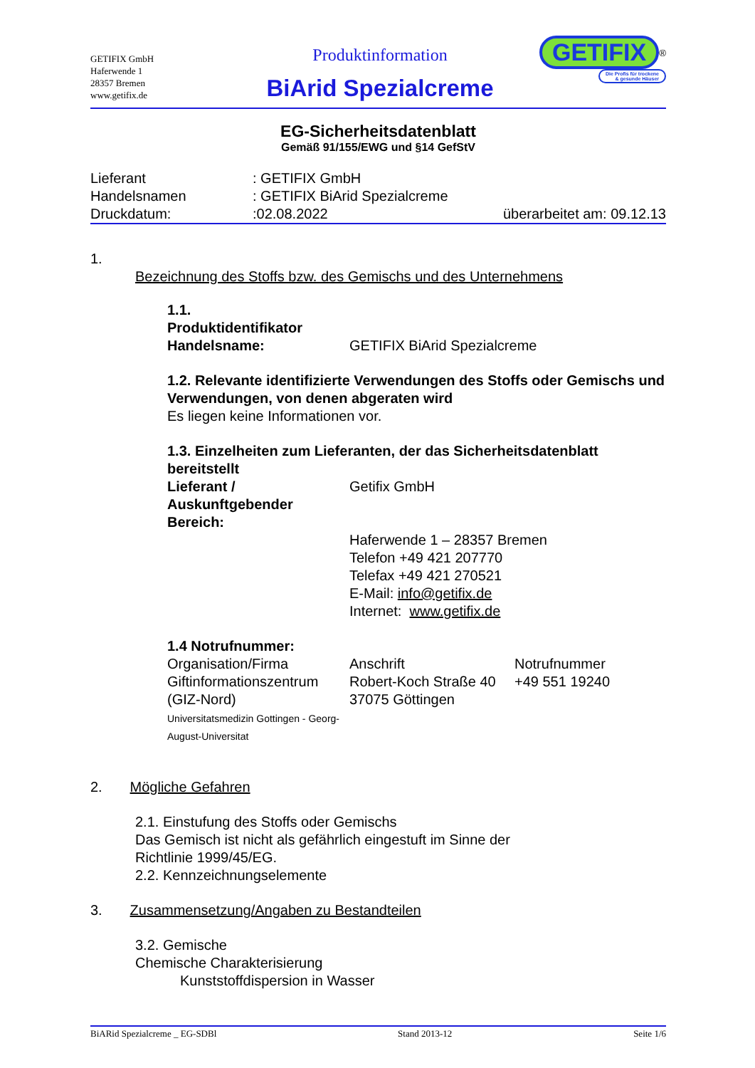GETIFIX GmbH
Haferwende 1
28357 Bremen
www.getifix.de
Produktinformation
BiArid Spezialcreme
GETIFIX<sup>®</sup>
Die Profis für trockene
& gesunde Häuser
EG-Sicherheitsdatenblatt
Gemäß 91/155/EWG und §14 GefStV
| Lieferant | : GETIFIX GmbH | |
| Handelsnamen | : GETIFIX BiArid Spezialcreme | |
| Druckdatum: | :02.08.2022 | überarbeitet am: 09.12.13 |
1.
Bezeichnung des Stoffs bzw. des Gemischs und des Unternehmens
| 1.1. Produktidentifikator Handelsname: | GETIFIX BiArid Spezialcreme |
1.2. Relevante identifizierte Verwendungen des Stoffs oder Gemischs und Verwendungen, von denen abgeraten wird
Es liegen keine Informationen vor.
1.3. Einzelheiten zum Lieferanten, der das Sicherheitsdatenblatt bereitstellt
| Lieferant / Auskunftgebender Bereich: | Getifix GmbH |
| | Haferwende 1 – 28357 Bremen Telefon +49 421 207770 Telefax +49 421 270521 E-Mail: info@getifix.de Internet: www.getifix.de |
1.4 Notrufnummer:
| Organisation/Firma | Anschrift | Notrufnummer |
| Giftinformationszentrum (GIZ-Nord) Universitatsmedizin Gottingen - Georg-August-Universitat | Robert-Koch Straße 40 37075 Göttingen | +49 551 19240 |
2. Mögliche Gefahren
2.1. Einstufung des Stoffs oder Gemischs
Das Gemisch ist nicht als gefährlich eingestuft im Sinne der
Richtlinie 1999/45/EG.
2.2. Kennzeichnungselemente
3. Zusammensetzung/Angaben zu Bestandteilen
3.2. Gemische
Chemische Charakterisierung
Kunststoffdispersion in Wasser
BiARid Spezialcreme _ EG-SDBl Stand 2013-12 Seite 1/6